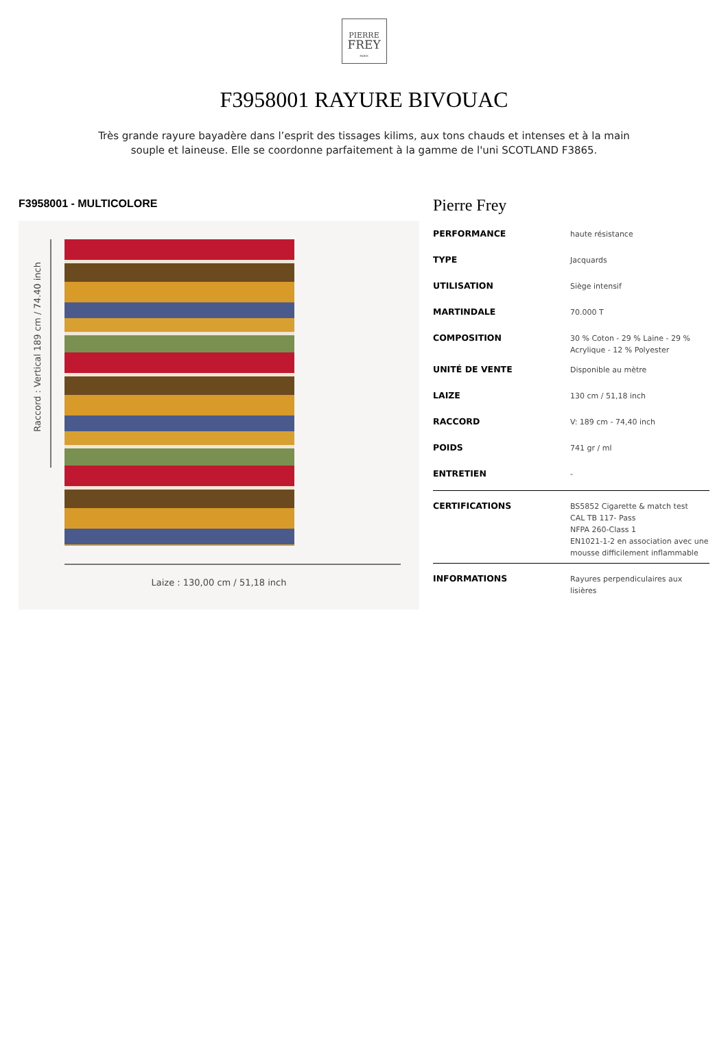PIERRE
FREY
PARIS
F3958001 RAYURE BIVOUAC
Très grande rayure bayadère dans l’esprit des tissages kilims, aux tons chauds et intenses et à la main souple et laineuse. Elle se coordonne parfaitement à la gamme de l'uni SCOTLAND F3865.
F3958001 - MULTICOLORE
Raccord : Vertical 189 cm / 74.40 inch
Laize : 130,00 cm / 51,18 inch
Pierre Frey
| PERFORMANCE | haute résistance |
| TYPE | Jacquards |
| UTILISATION | Siège intensif |
| MARTINDALE | 70.000 T |
| COMPOSITION | 30 % Coton - 29 % Laine - 29 % Acrylique - 12 % Polyester |
| UNITÉ DE VENTE | Disponible au mètre |
| LAIZE | 130 cm / 51,18 inch |
| RACCORD | V: 189 cm - 74,40 inch |
| POIDS | 741 gr / ml |
| ENTRETIEN | - |
| CERTIFICATIONS | BS5852 Cigarette & match test CAL TB 117- Pass NFPA 260-Class 1 EN1021-1-2 en association avec une mousse difficilement inflammable |
| INFORMATIONS | Rayures perpendiculaires aux lisières |